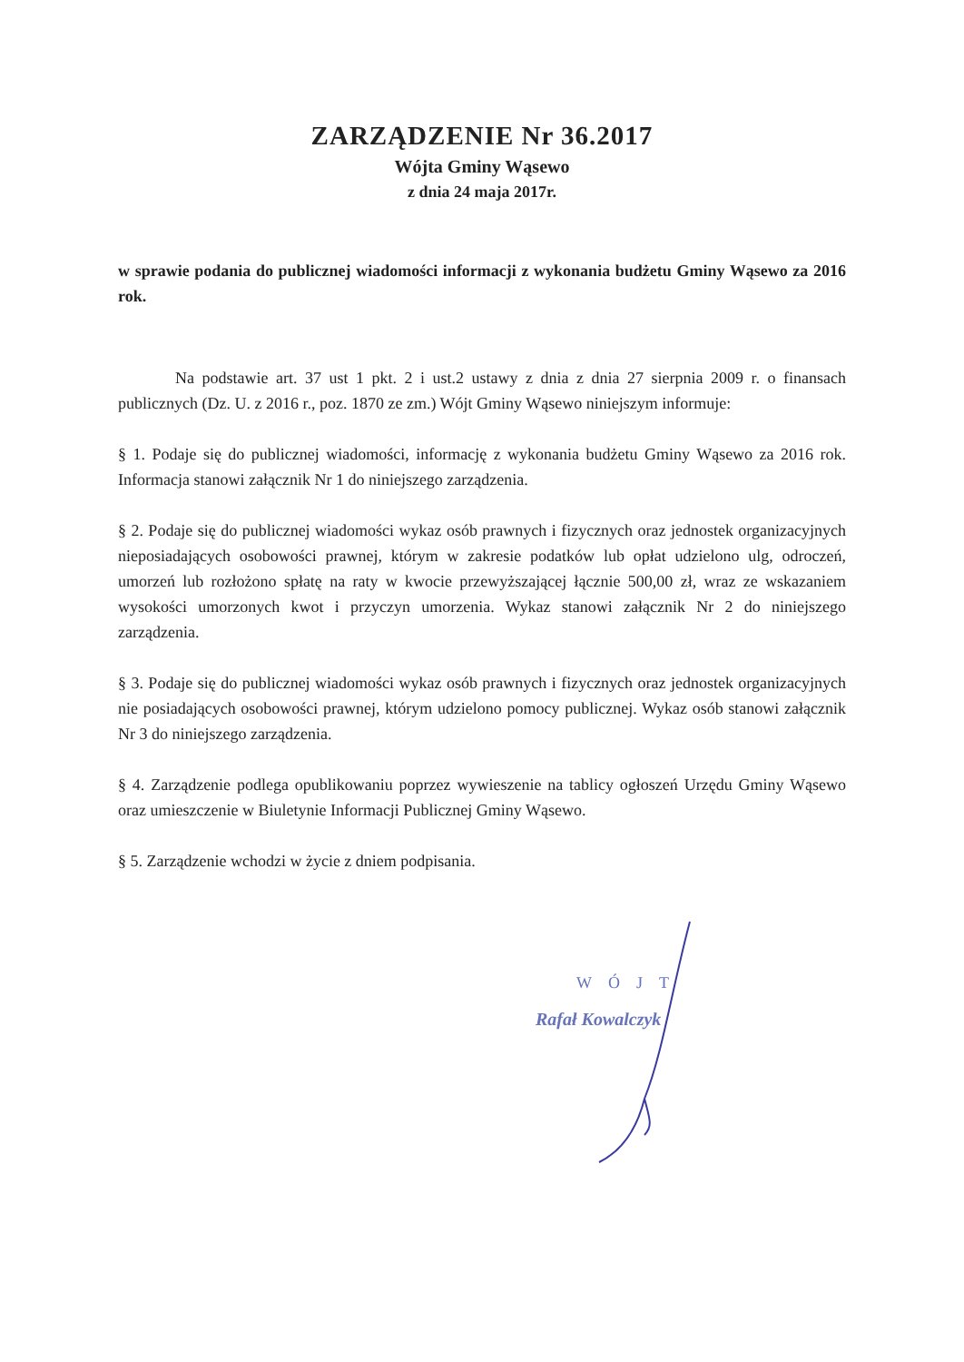ZARZĄDZENIE Nr 36.2017
Wójta Gminy Wąsewo
z dnia 24 maja 2017r.
w sprawie podania do publicznej wiadomości informacji z wykonania budżetu Gminy Wąsewo za 2016 rok.
Na podstawie art. 37 ust 1 pkt. 2 i ust.2 ustawy z dnia z dnia 27 sierpnia 2009 r. o finansach publicznych (Dz. U. z 2016 r., poz. 1870 ze zm.) Wójt Gminy Wąsewo niniejszym informuje:
§ 1. Podaje się do publicznej wiadomości, informację z wykonania budżetu Gminy Wąsewo za 2016 rok. Informacja stanowi załącznik Nr 1 do niniejszego zarządzenia.
§ 2. Podaje się do publicznej wiadomości wykaz osób prawnych i fizycznych oraz jednostek organizacyjnych nieposiadających osobowości prawnej, którym w zakresie podatków lub opłat udzielono ulg, odroczeń, umorzeń lub rozłożono spłatę na raty w kwocie przewyższającej łącznie 500,00 zł, wraz ze wskazaniem wysokości umorzonych kwot i przyczyn umorzenia. Wykaz stanowi załącznik Nr 2 do niniejszego zarządzenia.
§ 3. Podaje się do publicznej wiadomości wykaz osób prawnych i fizycznych oraz jednostek organizacyjnych nie posiadających osobowości prawnej, którym udzielono pomocy publicznej. Wykaz osób stanowi załącznik Nr 3 do niniejszego zarządzenia.
§ 4. Zarządzenie podlega opublikowaniu poprzez wywieszenie na tablicy ogłoszeń Urzędu Gminy Wąsewo oraz umieszczenie w Biuletynie Informacji Publicznej Gminy Wąsewo.
§ 5. Zarządzenie wchodzi w życie z dniem podpisania.
WÓJT
Rafał Kowalczyk